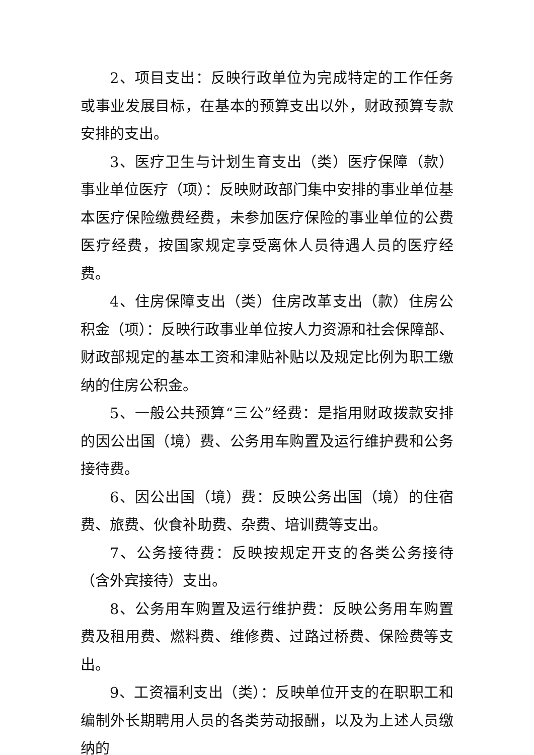2、项目支出：反映行政单位为完成特定的工作任务或事业发展目标，在基本的预算支出以外，财政预算专款安排的支出。
3、医疗卫生与计划生育支出（类）医疗保障（款）事业单位医疗（项）：反映财政部门集中安排的事业单位基本医疗保险缴费经费，未参加医疗保险的事业单位的公费医疗经费，按国家规定享受离休人员待遇人员的医疗经费。
4、住房保障支出（类）住房改革支出（款）住房公积金（项）：反映行政事业单位按人力资源和社会保障部、财政部规定的基本工资和津贴补贴以及规定比例为职工缴纳的住房公积金。
5、一般公共预算“三公”经费：是指用财政拨款安排的因公出国（境）费、公务用车购置及运行维护费和公务接待费。
6、因公出国（境）费：反映公务出国（境）的住宿费、旅费、伙食补助费、杂费、培训费等支出。
7、公务接待费：反映按规定开支的各类公务接待（含外宾接待）支出。
8、公务用车购置及运行维护费：反映公务用车购置费及租用费、燃料费、维修费、过路过桥费、保险费等支出。
9、工资福利支出（类）：反映单位开支的在职职工和编制外长期聘用人员的各类劳动报酬，以及为上述人员缴纳的